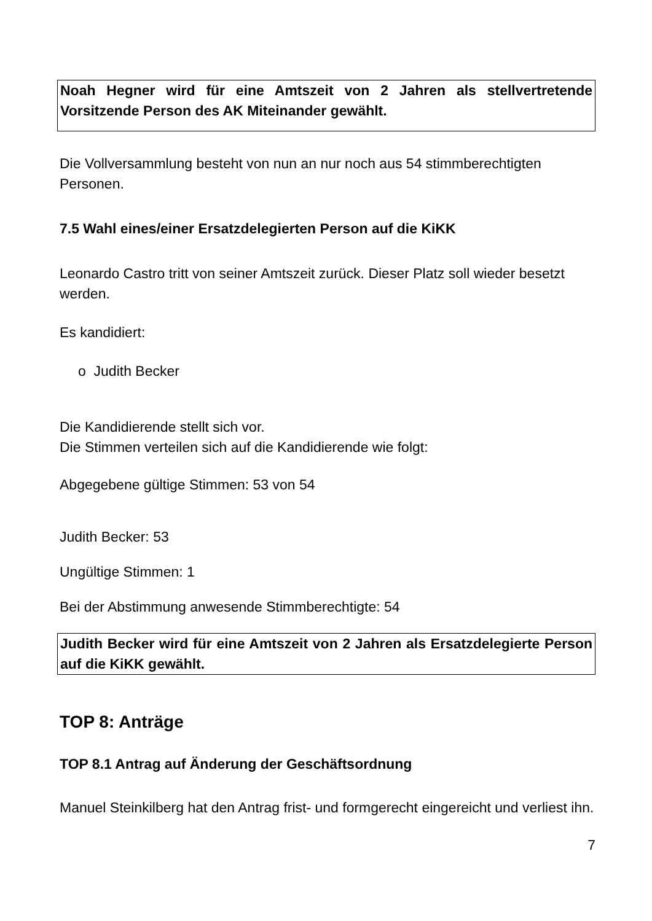Noah Hegner wird für eine Amtszeit von 2 Jahren als stellvertretende Vorsitzende Person des AK Miteinander gewählt.
Die Vollversammlung besteht von nun an nur noch aus 54 stimmberechtigten Personen.
7.5 Wahl eines/einer Ersatzdelegierten Person auf die KiKK
Leonardo Castro tritt von seiner Amtszeit zurück. Dieser Platz soll wieder besetzt werden.
Es kandidiert:
o Judith Becker
Die Kandidierende stellt sich vor.
Die Stimmen verteilen sich auf die Kandidierende wie folgt:
Abgegebene gültige Stimmen: 53 von 54
Judith Becker: 53
Ungültige Stimmen: 1
Bei der Abstimmung anwesende Stimmberechtigte: 54
Judith Becker wird für eine Amtszeit von 2 Jahren als Ersatzdelegierte Person auf die KiKK gewählt.
TOP 8: Anträge
TOP 8.1 Antrag auf Änderung der Geschäftsordnung
Manuel Steinkilberg hat den Antrag frist- und formgerecht eingereicht und verliest ihn.
7